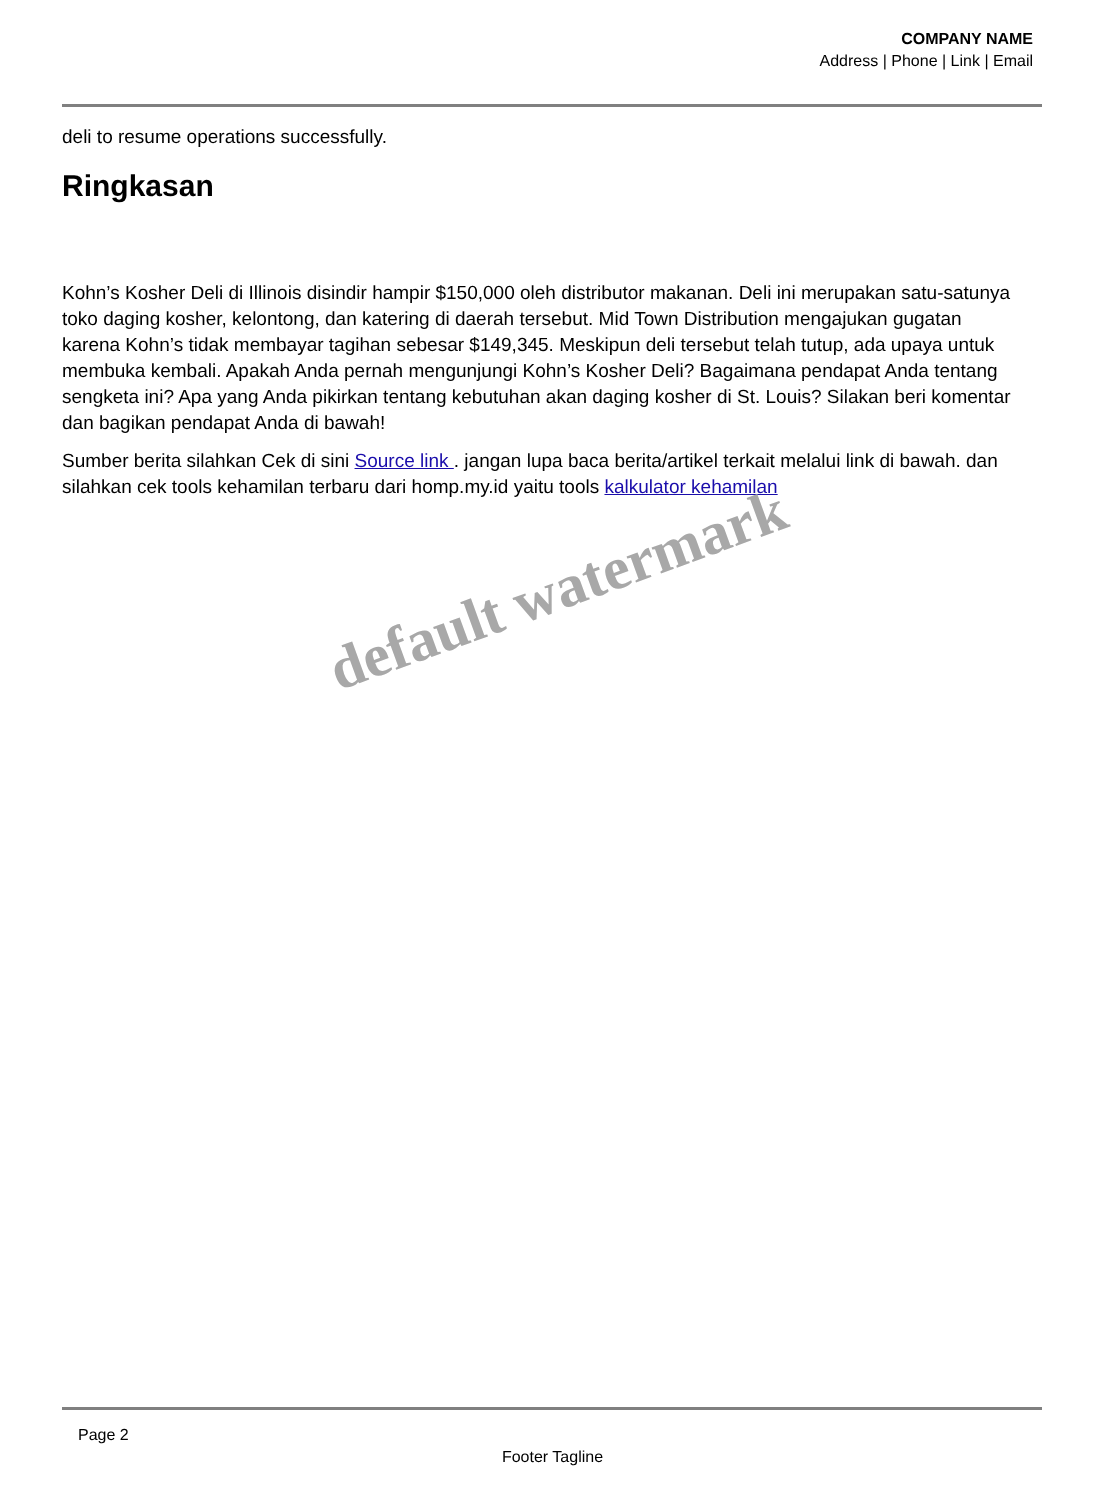COMPANY NAME
Address | Phone | Link | Email
deli to resume operations successfully.
Ringkasan
Kohn’s Kosher Deli di Illinois disindir hampir $150,000 oleh distributor makanan. Deli ini merupakan satu-satunya toko daging kosher, kelontong, dan katering di daerah tersebut. Mid Town Distribution mengajukan gugatan karena Kohn’s tidak membayar tagihan sebesar $149,345. Meskipun deli tersebut telah tutup, ada upaya untuk membuka kembali. Apakah Anda pernah mengunjungi Kohn’s Kosher Deli? Bagaimana pendapat Anda tentang sengketa ini? Apa yang Anda pikirkan tentang kebutuhan akan daging kosher di St. Louis? Silakan beri komentar dan bagikan pendapat Anda di bawah!
Sumber berita silahkan Cek di sini Source link . jangan lupa baca berita/artikel terkait melalui link di bawah. dan silahkan cek tools kehamilan terbaru dari homp.my.id yaitu tools kalkulator kehamilan
default watermark
Page 2
Footer Tagline